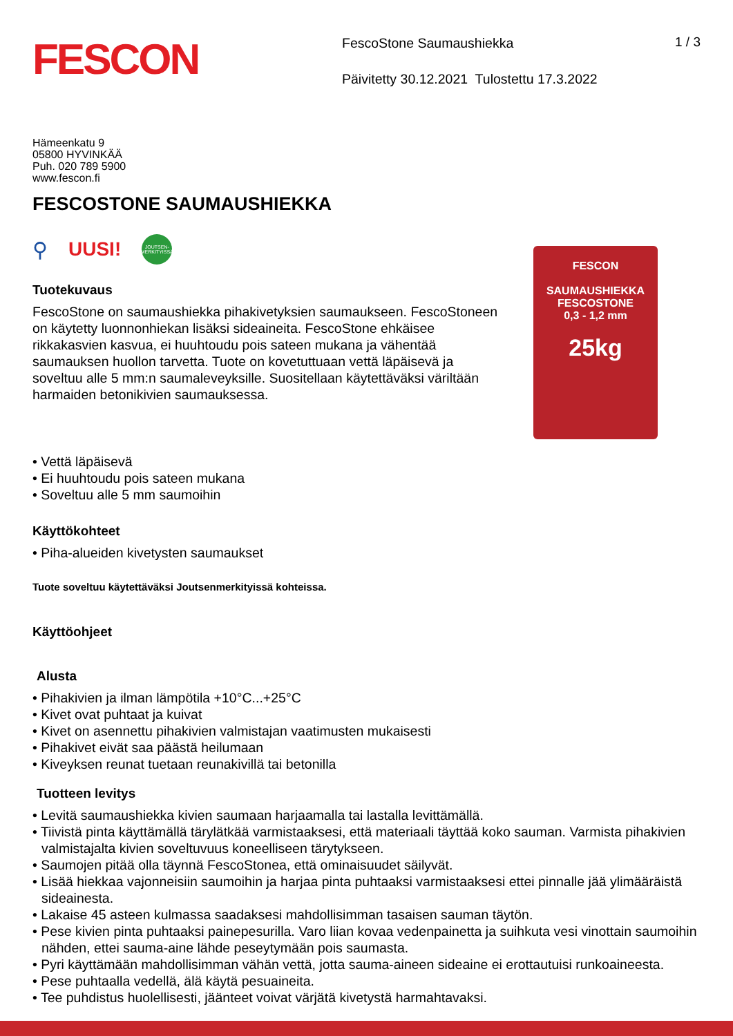FESCON
FescoStone Saumaushiekka
Päivitetty 30.12.2021 Tulostettu 17.3.2022
1 / 3
Hämeenkatu 9
05800 HYVINKÄÄ
Puh. 020 789 5900
www.fescon.fi
FESCOSTONE SAUMAUSHIEKKA
⚲ UUSI!
JOUTSEN-
MERKITYISSÄ
Tuotekuvaus
FescoStone on saumaushiekka pihakivetyksien saumaukseen. FescoStoneen on käytetty luonnonhiekan lisäksi sideaineita. FescoStone ehkäisee rikkakasvien kasvua, ei huuhtoudu pois sateen mukana ja vähentää saumauksen huollon tarvetta. Tuote on kovetuttuaan vettä läpäisevä ja soveltuu alle 5 mm:n saumaleveyksille. Suositellaan käytettäväksi väriltään harmaiden betonikivien saumauksessa.
FESCON
SAUMAUSHIEKKA
FESCOSTONE
0,3 - 1,2 mm
25kg
• Vettä läpäisevä
• Ei huuhtoudu pois sateen mukana
• Soveltuu alle 5 mm saumoihin
Käyttökohteet
• Piha-alueiden kivetysten saumaukset
Tuote soveltuu käytettäväksi Joutsenmerkityissä kohteissa.
Käyttöohjeet
Alusta
• Pihakivien ja ilman lämpötila +10°C...+25°C
• Kivet ovat puhtaat ja kuivat
• Kivet on asennettu pihakivien valmistajan vaatimusten mukaisesti
• Pihakivet eivät saa päästä heilumaan
• Kiveyksen reunat tuetaan reunakivillä tai betonilla
Tuotteen levitys
• Levitä saumaushiekka kivien saumaan harjaamalla tai lastalla levittämällä.
• Tiivistä pinta käyttämällä tärylätkää varmistaaksesi, että materiaali täyttää koko sauman. Varmista pihakivien valmistajalta kivien soveltuvuus koneelliseen tärytykseen.
• Saumojen pitää olla täynnä FescoStonea, että ominaisuudet säilyvät.
• Lisää hiekkaa vajonneisiin saumoihin ja harjaa pinta puhtaaksi varmistaaksesi ettei pinnalle jää ylimääräistä sideainesta.
• Lakaise 45 asteen kulmassa saadaksesi mahdollisimman tasaisen sauman täytön.
• Pese kivien pinta puhtaaksi painepesurilla. Varo liian kovaa vedenpainetta ja suihkuta vesi vinottain saumoihin nähden, ettei sauma-aine lähde peseytymään pois saumasta.
• Pyri käyttämään mahdollisimman vähän vettä, jotta sauma-aineen sideaine ei erottautuisi runkoaineesta.
• Pese puhtaalla vedellä, älä käytä pesuaineita.
• Tee puhdistus huolellisesti, jäänteet voivat värjätä kivetystä harmahtavaksi.